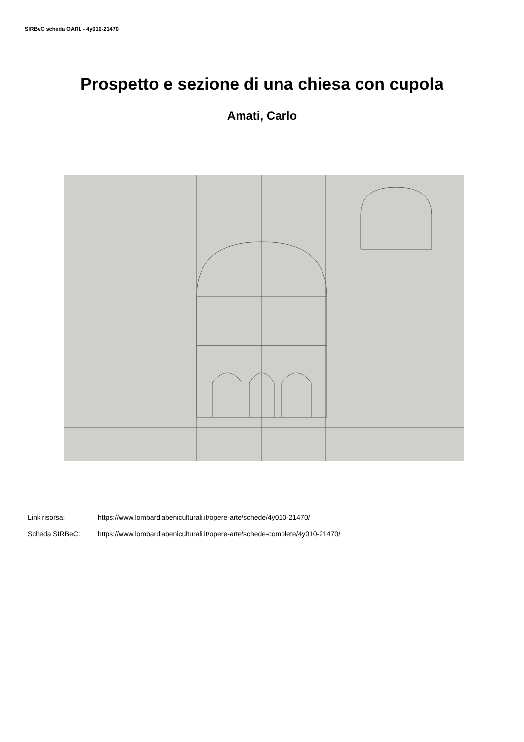SIRBeC scheda OARL - 4y010-21470
Prospetto e sezione di una chiesa con cupola
Amati, Carlo
Link risorsa: https://www.lombardiabeniculturali.it/opere-arte/schede/4y010-21470/
Scheda SIRBeC: https://www.lombardiabeniculturali.it/opere-arte/schede-complete/4y010-21470/